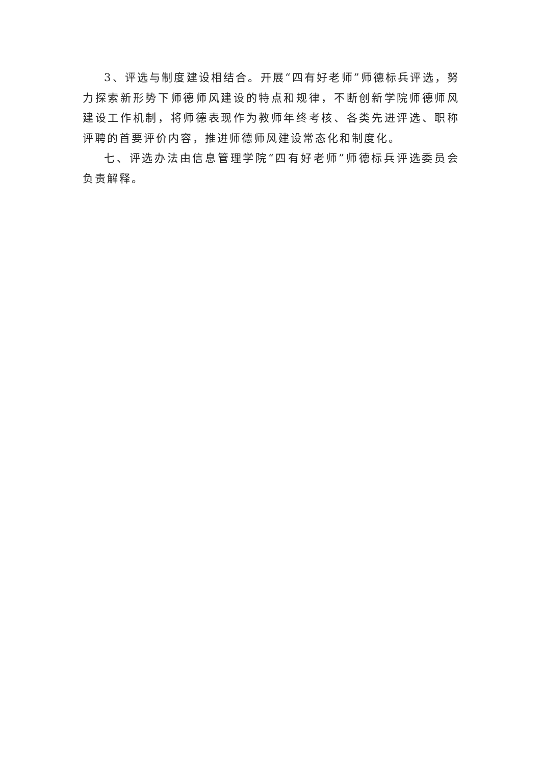3、评选与制度建设相结合。开展“四有好老师”师德标兵评选，努力探索新形势下师德师风建设的特点和规律，不断创新学院师德师风建设工作机制，将师德表现作为教师年终考核、各类先进评选、职称评聘的首要评价内容，推进师德师风建设常态化和制度化。
七、评选办法由信息管理学院“四有好老师”师德标兵评选委员会负责解释。